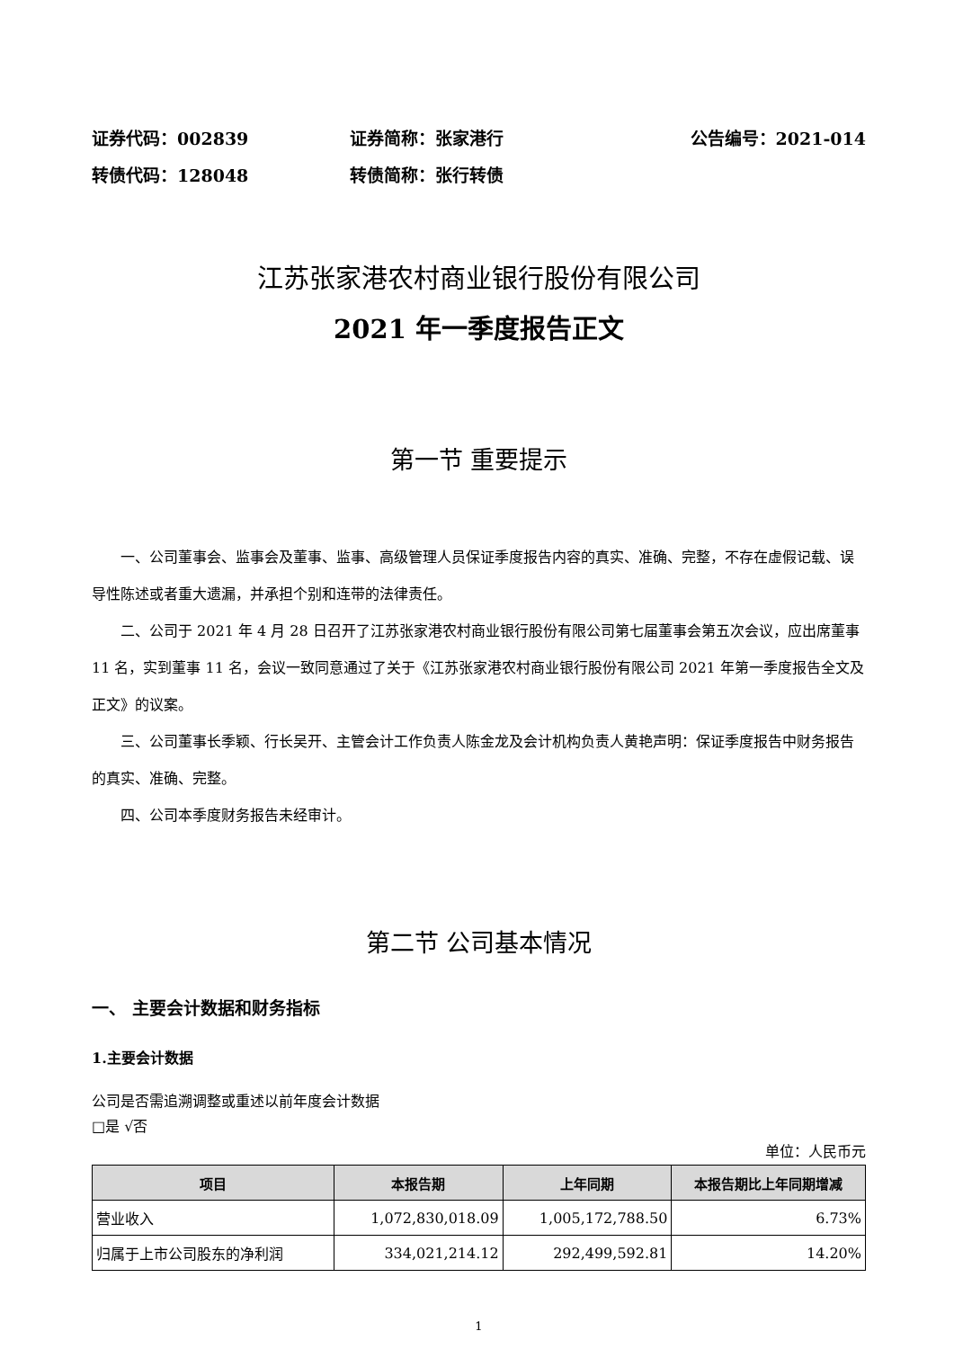证券代码：002839 证券简称：张家港行 公告编号：2021-014
转债代码：128048 转债简称：张行转债
江苏张家港农村商业银行股份有限公司
2021 年一季度报告正文
第一节 重要提示
一、公司董事会、监事会及董事、监事、高级管理人员保证季度报告内容的真实、准确、完整，不存在虚假记载、误导性陈述或者重大遗漏，并承担个别和连带的法律责任。
二、公司于 2021 年 4 月 28 日召开了江苏张家港农村商业银行股份有限公司第七届董事会第五次会议，应出席董事 11 名，实到董事 11 名，会议一致同意通过了关于《江苏张家港农村商业银行股份有限公司 2021 年第一季度报告全文及正文》的议案。
三、公司董事长季颖、行长吴开、主管会计工作负责人陈金龙及会计机构负责人黄艳声明：保证季度报告中财务报告的真实、准确、完整。
四、公司本季度财务报告未经审计。
第二节 公司基本情况
一、 主要会计数据和财务指标
1.主要会计数据
公司是否需追溯调整或重述以前年度会计数据
□是 √否
单位：人民币元
| 项目 | 本报告期 | 上年同期 | 本报告期比上年同期增减 |
| --- | --- | --- | --- |
| 营业收入 | 1,072,830,018.09 | 1,005,172,788.50 | 6.73% |
| 归属于上市公司股东的净利润 | 334,021,214.12 | 292,499,592.81 | 14.20% |
1